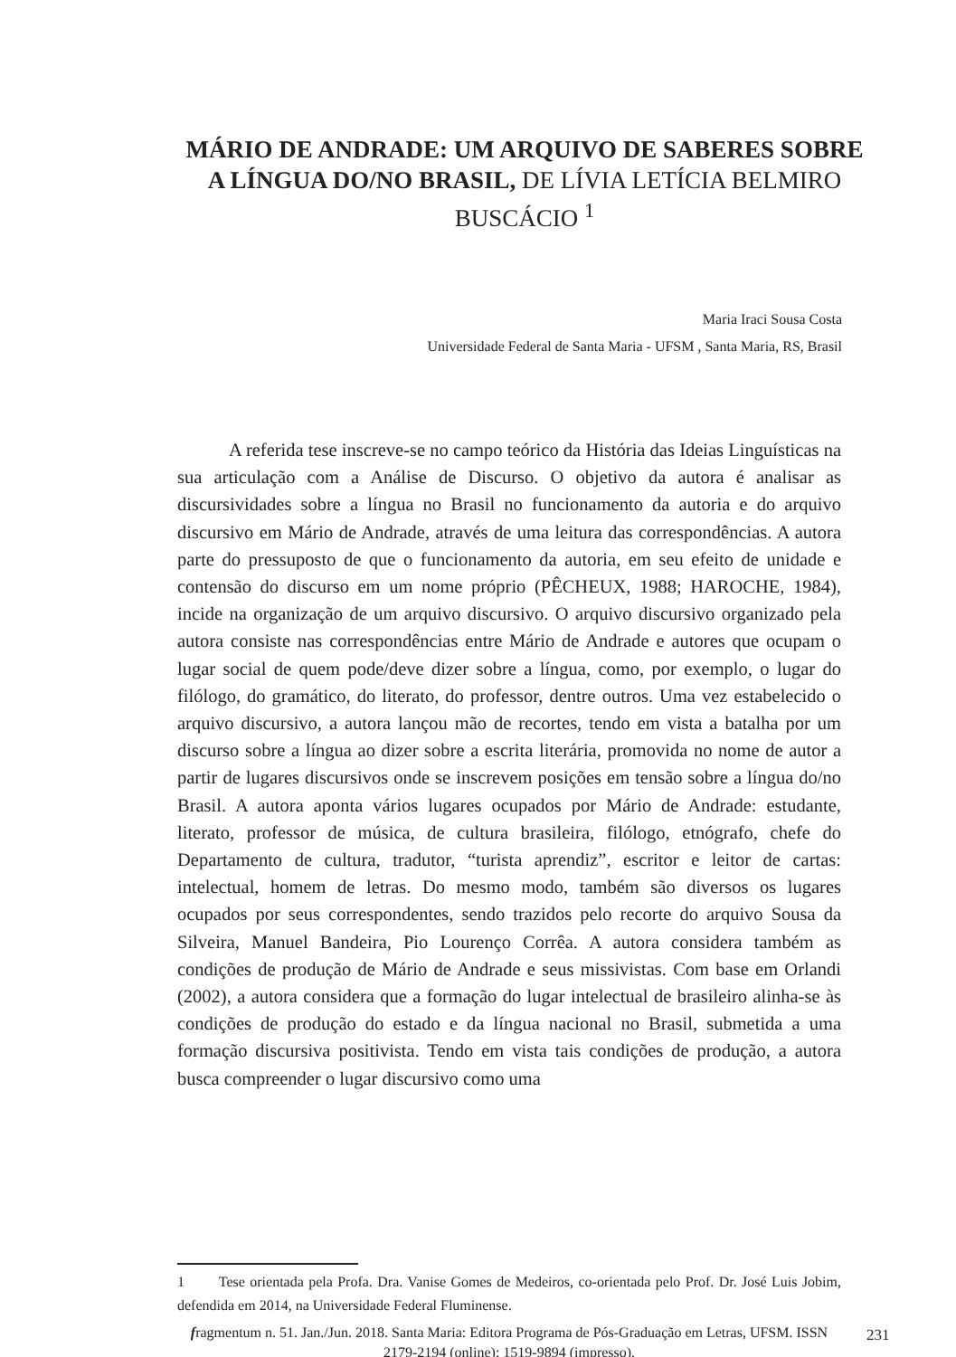MÁRIO DE ANDRADE: UM ARQUIVO DE SABERES SOBRE A LÍNGUA DO/NO BRASIL, DE LÍVIA LETÍCIA BELMIRO BUSCÁCIO <sup>1</sup>
Maria Iraci Sousa Costa
Universidade Federal de Santa Maria - UFSM , Santa Maria, RS, Brasil
A referida tese inscreve-se no campo teórico da História das Ideias Linguísticas na sua articulação com a Análise de Discurso. O objetivo da autora é analisar as discursividades sobre a língua no Brasil no funcionamento da autoria e do arquivo discursivo em Mário de Andrade, através de uma leitura das correspondências. A autora parte do pressuposto de que o funcionamento da autoria, em seu efeito de unidade e contensão do discurso em um nome próprio (PÊCHEUX, 1988; HAROCHE, 1984), incide na organização de um arquivo discursivo. O arquivo discursivo organizado pela autora consiste nas correspondências entre Mário de Andrade e autores que ocupam o lugar social de quem pode/deve dizer sobre a língua, como, por exemplo, o lugar do filólogo, do gramático, do literato, do professor, dentre outros. Uma vez estabelecido o arquivo discursivo, a autora lançou mão de recortes, tendo em vista a batalha por um discurso sobre a língua ao dizer sobre a escrita literária, promovida no nome de autor a partir de lugares discursivos onde se inscrevem posições em tensão sobre a língua do/no Brasil. A autora aponta vários lugares ocupados por Mário de Andrade: estudante, literato, professor de música, de cultura brasileira, filólogo, etnógrafo, chefe do Departamento de cultura, tradutor, “turista aprendiz”, escritor e leitor de cartas: intelectual, homem de letras. Do mesmo modo, também são diversos os lugares ocupados por seus correspondentes, sendo trazidos pelo recorte do arquivo Sousa da Silveira, Manuel Bandeira, Pio Lourenço Corrêa. A autora considera também as condições de produção de Mário de Andrade e seus missivistas. Com base em Orlandi (2002), a autora considera que a formação do lugar intelectual de brasileiro alinha-se às condições de produção do estado e da língua nacional no Brasil, submetida a uma formação discursiva positivista. Tendo em vista tais condições de produção, a autora busca compreender o lugar discursivo como uma
1 Tese orientada pela Profa. Dra. Vanise Gomes de Medeiros, co-orientada pelo Prof. Dr. José Luis Jobim, defendida em 2014, na Universidade Federal Fluminense.
fragmentum n. 51. Jan./Jun. 2018. Santa Maria: Editora Programa de Pós-Graduação em Letras, UFSM. ISSN 2179-2194 (online); 1519-9894 (impresso).
231